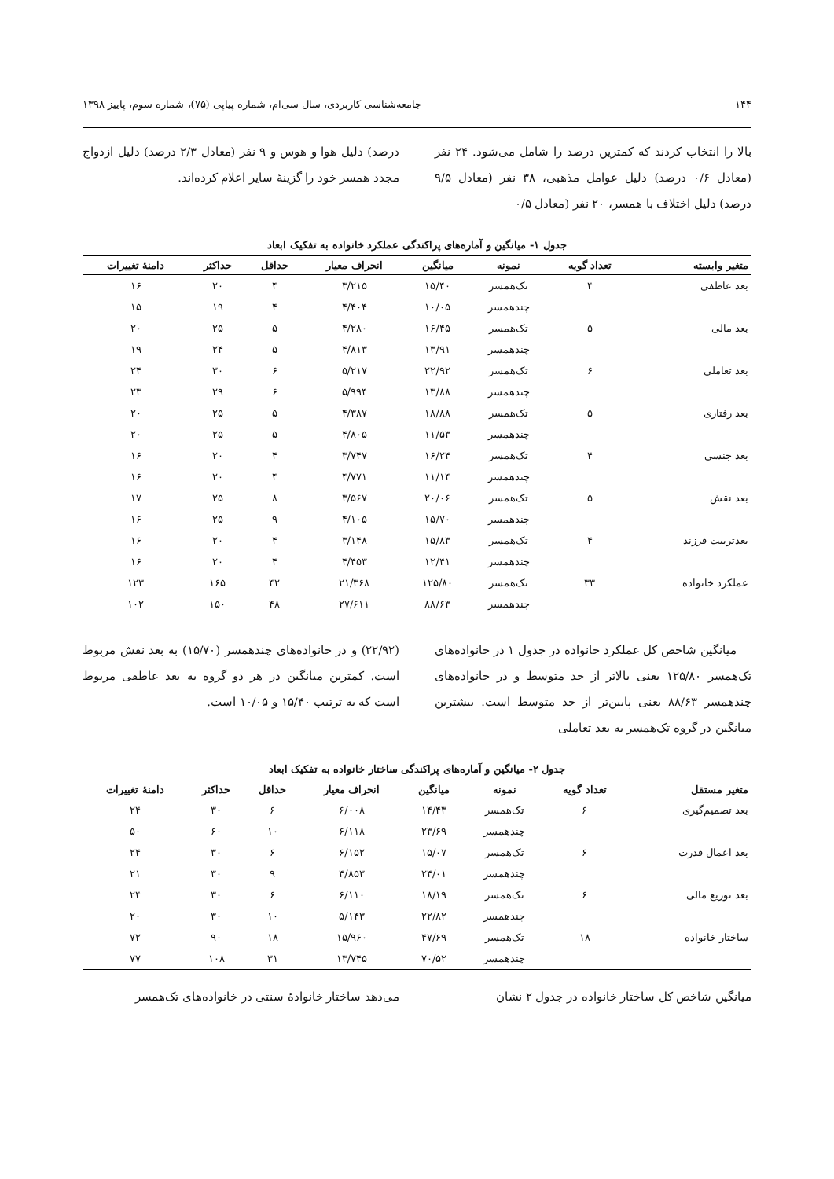۱۴۴ جامعه‌شناسی کاربردی، سال سی‌ام، شماره پیاپی (۷۵)، شماره سوم، پاییز ۱۳۹۸
بالا را انتخاب کردند که کمترین درصد را شامل می‌شود. ۲۴ نفر (معادل ۰/۶ درصد) دلیل عوامل مذهبی، ۳۸ نفر (معادل ۹/۵ درصد) دلیل اختلاف با همسر، ۲۰ نفر (معادل ۰/۵
درصد) دلیل هوا و هوس و ۹ نفر (معادل ۲/۳ درصد) دلیل ازدواج مجدد همسر خود را گزینهٔ سایر اعلام کرده‌اند.
جدول ۱- میانگین و آماره‌های پراکندگی عملکرد خانواده به تفکیک ابعاد
| متغیر وابسته | تعداد گویه | نمونه | میانگین | انحراف معیار | حداقل | حداکثر | دامنهٔ تغییرات |
| --- | --- | --- | --- | --- | --- | --- | --- |
| بعد عاطفی | ۴ | تک‌همسر | ۱۵/۴۰ | ۳/۲۱۵ | ۴ | ۲۰ | ۱۶ |
| | | چندهمسر | ۱۰/۰۵ | ۴/۴۰۴ | ۴ | ۱۹ | ۱۵ |
| بعد مالی | ۵ | تک‌همسر | ۱۶/۴۵ | ۴/۲۸۰ | ۵ | ۲۵ | ۲۰ |
| | | چندهمسر | ۱۳/۹۱ | ۴/۸۱۳ | ۵ | ۲۴ | ۱۹ |
| بعد تعاملی | ۶ | تک‌همسر | ۲۲/۹۲ | ۵/۲۱۷ | ۶ | ۳۰ | ۲۴ |
| | | چندهمسر | ۱۳/۸۸ | ۵/۹۹۴ | ۶ | ۲۹ | ۲۳ |
| بعد رفتاری | ۵ | تک‌همسر | ۱۸/۸۸ | ۴/۳۸۷ | ۵ | ۲۵ | ۲۰ |
| | | چندهمسر | ۱۱/۵۳ | ۴/۸۰۵ | ۵ | ۲۵ | ۲۰ |
| بعد جنسی | ۴ | تک‌همسر | ۱۶/۲۴ | ۳/۷۴۷ | ۴ | ۲۰ | ۱۶ |
| | | چندهمسر | ۱۱/۱۴ | ۴/۷۷۱ | ۴ | ۲۰ | ۱۶ |
| بعد نقش | ۵ | تک‌همسر | ۲۰/۰۶ | ۳/۵۶۷ | ۸ | ۲۵ | ۱۷ |
| | | چندهمسر | ۱۵/۷۰ | ۴/۱۰۵ | ۹ | ۲۵ | ۱۶ |
| بعدتربیت فرزند | ۴ | تک‌همسر | ۱۵/۸۳ | ۳/۱۴۸ | ۴ | ۲۰ | ۱۶ |
| | | چندهمسر | ۱۲/۴۱ | ۴/۴۵۳ | ۴ | ۲۰ | ۱۶ |
| عملکرد خانواده | ۳۳ | تک‌همسر | ۱۲۵/۸۰ | ۲۱/۳۶۸ | ۴۲ | ۱۶۵ | ۱۲۳ |
| | | چندهمسر | ۸۸/۶۳ | ۲۷/۶۱۱ | ۴۸ | ۱۵۰ | ۱۰۲ |
میانگین شاخص کل عملکرد خانواده در جدول ۱ در خانواده‌های تک‌همسر ۱۲۵/۸۰ یعنی بالاتر از حد متوسط و در خانواده‌های چندهمسر ۸۸/۶۳ یعنی پایین‌تر از حد متوسط است. بیشترین میانگین در گروه تک‌همسر به بعد تعاملی
(۲۲/۹۲) و در خانواده‌های چندهمسر (۱۵/۷۰) به بعد نقش مربوط است. کمترین میانگین در هر دو گروه به بعد عاطفی مربوط است که به ترتیب ۱۵/۴۰ و ۱۰/۰۵ است.
جدول ۲- میانگین و آماره‌های پراکندگی ساختار خانواده به تفکیک ابعاد
| متغیر مستقل | تعداد گویه | نمونه | میانگین | انحراف معیار | حداقل | حداکثر | دامنهٔ تغییرات |
| --- | --- | --- | --- | --- | --- | --- | --- |
| بعد تصمیم‌گیری | ۶ | تک‌همسر | ۱۴/۴۳ | ۶/۰۰۸ | ۶ | ۳۰ | ۲۴ |
| | | چندهمسر | ۲۳/۶۹ | ۶/۱۱۸ | ۱۰ | ۶۰ | ۵۰ |
| بعد اعمال قدرت | ۶ | تک‌همسر | ۱۵/۰۷ | ۶/۱۵۲ | ۶ | ۳۰ | ۲۴ |
| | | چندهمسر | ۲۴/۰۱ | ۴/۸۵۳ | ۹ | ۳۰ | ۲۱ |
| بعد توزیع مالی | ۶ | تک‌همسر | ۱۸/۱۹ | ۶/۱۱۰ | ۶ | ۳۰ | ۲۴ |
| | | چندهمسر | ۲۲/۸۲ | ۵/۱۴۳ | ۱۰ | ۳۰ | ۲۰ |
| ساختار خانواده | ۱۸ | تک‌همسر | ۴۷/۶۹ | ۱۵/۹۶۰ | ۱۸ | ۹۰ | ۷۲ |
| | | چندهمسر | ۷۰/۵۲ | ۱۳/۷۴۵ | ۳۱ | ۱۰۸ | ۷۷ |
میانگین شاخص کل ساختار خانواده در جدول ۲ نشان
می‌دهد ساختار خانوادهٔ سنتی در خانواده‌های تک‌همسر